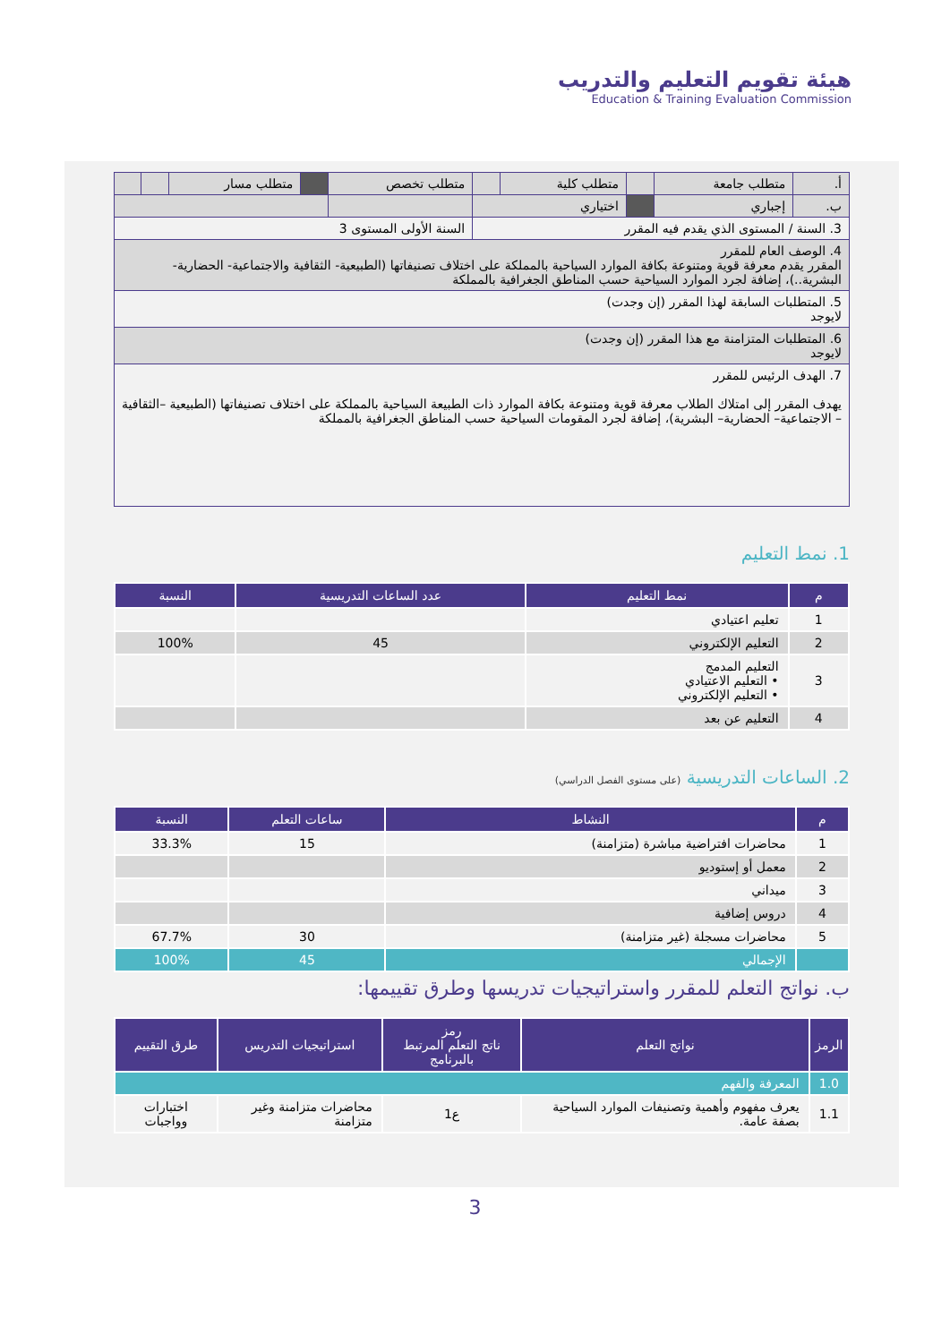هيئة تقويم التعليم والتدريب
Education & Training Evaluation Commission
| أ. | متطلب جامعة | | متطلب كلية | | متطلب تخصص | | متطلب مسار | | |
| ب. | إجباري | | اختياري | | | | | | |
| 3. السنة / المستوى الذي يقدم فيه المقرر | | | | | السنة الأولى المستوى 3 | | | | |
| 4. الوصف العام للمقرر المقرر يقدم معرفة قوية ومتنوعة بكافة الموارد السياحية بالمملكة على اختلاف تصنيفاتها (الطبيعية- الثقافية والاجتماعية- الحضارية- البشرية..)، إضافة لجرد الموارد السياحية حسب المناطق الجغرافية بالمملكة | | | | | | | | | |
| 5. المتطلبات السابقة لهذا المقرر (إن وجدت) لايوجد | | | | | | | | | |
| 6. المتطلبات المتزامنة مع هذا المقرر (إن وجدت) لايوجد | | | | | | | | | |
| 7. الهدف الرئيس للمقرر يهدف المقرر إلى امتلاك الطلاب معرفة قوية ومتنوعة بكافة الموارد ذات الطبيعة السياحية بالمملكة على اختلاف تصنيفاتها (الطبيعية –الثقافية – الاجتماعية– الحضارية– البشرية)، إضافة لجرد المقومات السياحية حسب المناطق الجغرافية بالمملكة | | | | | | | | | |
1. نمط التعليم
| م | نمط التعليم | عدد الساعات التدريسية | النسبة |
| --- | --- | --- | --- |
| 1 | تعليم اعتيادي | | |
| 2 | التعليم الإلكتروني | 45 | 100% |
| 3 | التعليم المدمج • التعليم الاعتيادي • التعليم الإلكتروني | | |
| 4 | التعليم عن بعد | | |
2. الساعات التدريسية (على مستوى الفصل الدراسي)
| م | النشاط | ساعات التعلم | النسبة |
| --- | --- | --- | --- |
| 1 | محاضرات افتراضية مباشرة (متزامنة) | 15 | 33.3% |
| 2 | معمل أو إستوديو | | |
| 3 | ميداني | | |
| 4 | دروس إضافية | | |
| 5 | محاضرات مسجلة (غير متزامنة) | 30 | 67.7% |
| | الإجمالي | 45 | 100% |
ب. نواتج التعلم للمقرر واستراتيجيات تدريسها وطرق تقييمها:
| الرمز | نواتج التعلم | رمز ناتج التعلم المرتبط بالبرنامج | استراتيجيات التدريس | طرق التقييم |
| --- | --- | --- | --- | --- |
| 1.0 | المعرفة والفهم | | | |
| 1.1 | يعرف مفهوم وأهمية وتصنيفات الموارد السياحية بصفة عامة. | ع1 | محاضرات متزامنة وغير متزامنة | اختبارات وواجبات |
3